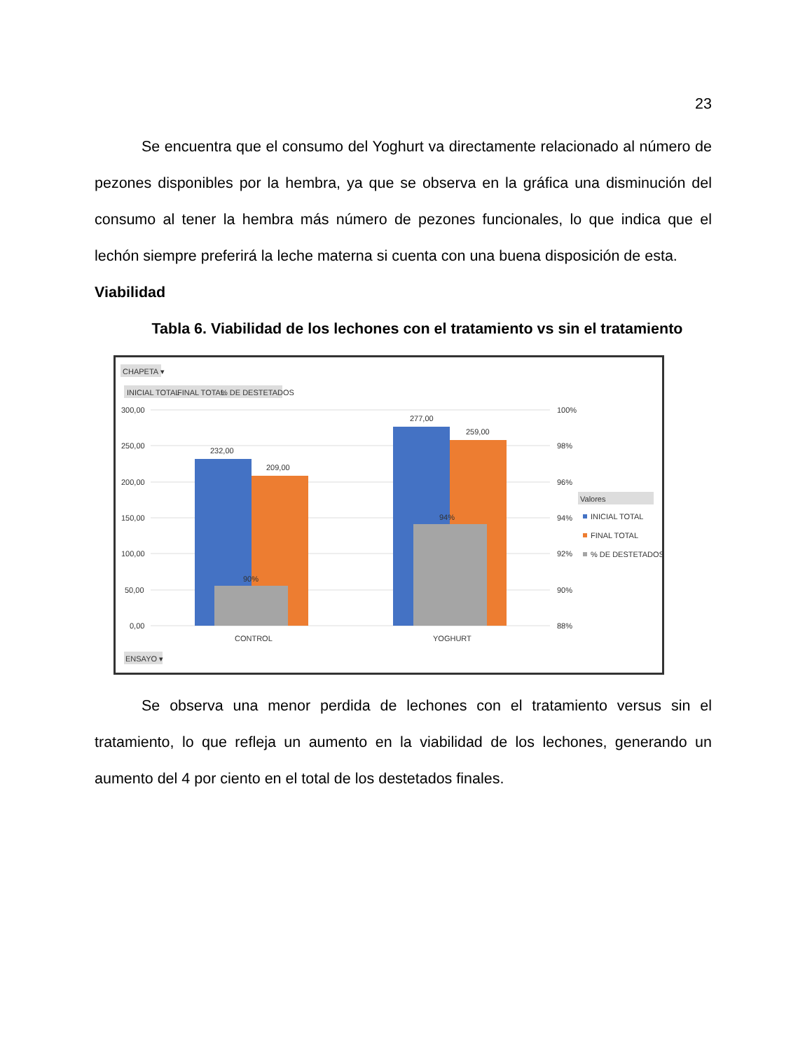23
Se encuentra que el consumo del Yoghurt va directamente relacionado al número de pezones disponibles por la hembra, ya que se observa en la gráfica una disminución del consumo al tener la hembra más número de pezones funcionales, lo que indica que el lechón siempre preferirá la leche materna si cuenta con una buena disposición de esta.
Viabilidad
Tabla 6. Viabilidad de los lechones con el tratamiento vs sin el tratamiento
CHAPETA ▾
INICIAL TOTAL
FINAL TOTAL
% DE DESTETADOS
300,00
250,00
200,00
150,00
100,00
50,00
0,00
100%
98%
96%
94%
92%
90%
88%
232,00
209,00
277,00
259,00
90%
94%
CONTROL
YOGHURT
Valores
INICIAL TOTAL
FINAL TOTAL
% DE DESTETADOS
ENSAYO ▾
Se observa una menor perdida de lechones con el tratamiento versus sin el tratamiento, lo que refleja un aumento en la viabilidad de los lechones, generando un aumento del 4 por ciento en el total de los destetados finales.